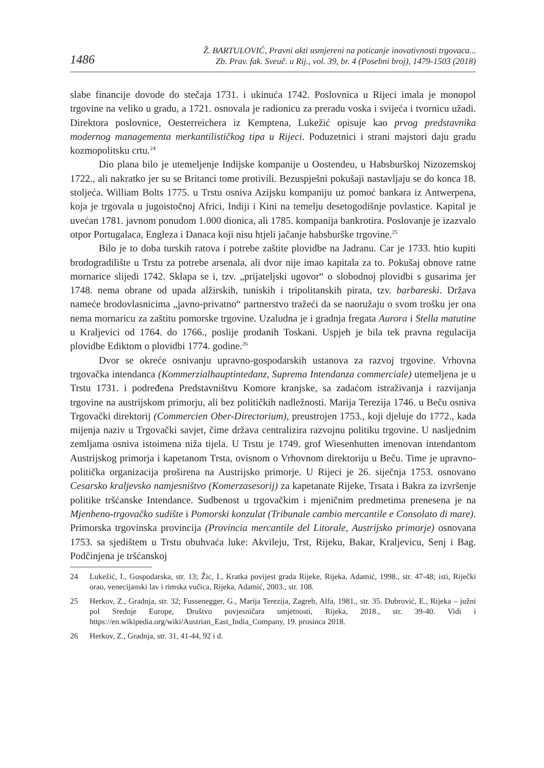1486
Ž. BARTULOVIĆ, Pravni akti usmjereni na poticanje inovativnosti trgovaca...
Zb. Prav. fak. Sveuč. u Rij., vol. 39, br. 4 (Posebni broj), 1479-1503 (2018)
slabe financije dovode do stečaja 1731. i ukinuća 1742. Poslovnica u Rijeci imala je monopol trgovine na veliko u gradu, a 1721. osnovala je radionicu za preradu voska i svijeća i tvornicu užadi. Direktora poslovnice, Oesterreichera iz Kemptena, Lukežić opisuje kao prvog predstavnika modernog managementa merkantilističkog tipa u Rijeci. Poduzetnici i strani majstori daju gradu kozmopolitsku crtu.<sup>24</sup>
Dio plana bilo je utemeljenje Indijske kompanije u Oostendeu, u Habsburškoj Nizozemskoj 1722., ali nakratko jer su se Britanci tome protivili. Bezuspješni pokušaji nastavljaju se do konca 18. stoljeća. William Bolts 1775. u Trstu osniva Azijsku kompaniju uz pomoć bankara iz Antwerpena, koja je trgovala u jugoistočnoj Africi, Indiji i Kini na temelju desetogodišnje povlastice. Kapital je uvećan 1781. javnom ponudom 1.000 dionica, ali 1785. kompanija bankrotira. Poslovanje je izazvalo otpor Portugalaca, Engleza i Danaca koji nisu htjeli jačanje habsburške trgovine.<sup>25</sup>
Bilo je to doba turskih ratova i potrebe zaštite plovidbe na Jadranu. Car je 1733. htio kupiti brodogradilište u Trstu za potrebe arsenala, ali dvor nije imao kapitala za to. Pokušaj obnove ratne mornarice slijedi 1742. Sklapa se i, tzv. „prijateljski ugovor“ o slobodnoj plovidbi s gusarima jer 1748. nema obrane od upada alžirskih, tuniskih i tripolitanskih pirata, tzv. barbareski. Država nameće brodovlasnicima „javno-privatno“ partnerstvo tražeći da se naoružaju o svom trošku jer ona nema mornaricu za zaštitu pomorske trgovine. Uzaludna je i gradnja fregata Aurora i Stella matutine u Kraljevici od 1764. do 1766., poslije prodanih Toskani. Uspjeh je bila tek pravna regulacija plovidbe Ediktom o plovidbi 1774. godine.<sup>26</sup>
Dvor se okreće osnivanju upravno-gospodarskih ustanova za razvoj trgovine. Vrhovna trgovačka intendanca (Kommerzialhauptintedanz, Suprema Intendanza commerciale) utemeljena je u Trstu 1731. i podređena Predstavništvu Komore kranjske, sa zadaćom istraživanja i razvijanja trgovine na austrijskom primorju, ali bez političkih nadležnosti. Marija Terezija 1746. u Beču osniva Trgovački direktorij (Commercien Ober-Directorium), preustrojen 1753., koji djeluje do 1772., kada mijenja naziv u Trgovački savjet, čime država centralizira razvojnu politiku trgovine. U nasljednim zemljama osniva istoimena niža tijela. U Trstu je 1749. grof Wiesenhutten imenovan intendantom Austrijskog primorja i kapetanom Trsta, ovisnom o Vrhovnom direktoriju u Beču. Time je upravno-politička organizacija proširena na Austrijsko primorje. U Rijeci je 26. siječnja 1753. osnovano Cesarsko kraljevsko namjesništvo (Komerzasesorij) za kapetanate Rijeke, Trsata i Bakra za izvršenje politike tršćanske Intendance. Sudbenost u trgovačkim i mjeničnim predmetima prenesena je na Mjenbeno-trgovačko sudište i Pomorski konzulat (Tribunale cambio mercantile e Consolato di mare). Primorska trgovinska provincija (Provincia mercantile del Litorale, Austrijsko primorje) osnovana 1753. sa sjedištem u Trstu obuhvaća luke: Akvileju, Trst, Rijeku, Bakar, Kraljevicu, Senj i Bag. Podčinjena je tršćanskoj
24 Lukežić, I., Gospodarska, str. 13; Žic, I., Kratka povijest grada Rijeke, Rijeka, Adamić, 1998., str. 47-48; isti, Riječki orao, venecijanski lav i rimska vučica, Rijeka, Adamić, 2003., str. 108.
25 Herkov, Z., Gradnja, str. 32; Fussenegger, G., Marija Terezija, Zagreb, Alfa, 1981., str. 35. Dubrović, E., Rijeka – južni pol Srednje Europe, Društvo povjesničara umjetnosti, Rijeka, 2018., str. 39-40. Vidi i https://en.wikipedia.org/wiki/Austrian_East_India_Company, 19. prosinca 2018.
26 Herkov, Z., Gradnja, str. 31, 41-44, 92 i d.